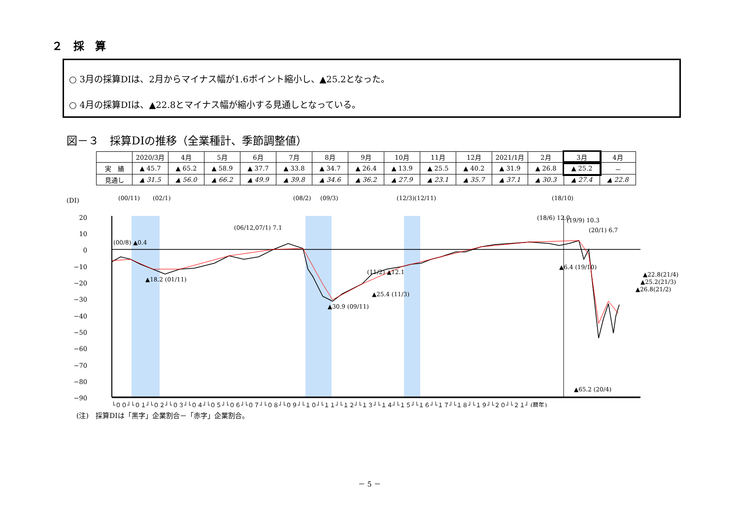２　採　算
○ 3月の採算DIは、2月からマイナス幅が1.6ポイント縮小し、▲25.2となった。
○ 4月の採算DIは、▲22.8とマイナス幅が縮小する見通しとなっている。
図－３　採算DIの推移（全業種計、季節調整値）
| | 2020/3月 | 4月 | 5月 | 6月 | 7月 | 8月 | 9月 | 10月 | 11月 | 12月 | 2021/1月 | 2月 | 3月 | 4月 |
| --- | --- | --- | --- | --- | --- | --- | --- | --- | --- | --- | --- | --- | --- | --- |
| 実 績 | ▲ 45.7 | ▲ 65.2 | ▲ 58.9 | ▲ 37.7 | ▲ 33.8 | ▲ 34.7 | ▲ 26.4 | ▲ 13.9 | ▲ 25.5 | ▲ 40.2 | ▲ 31.9 | ▲ 26.8 | ▲ 25.2 | － |
| 見通し | ▲ 31.5 | ▲ 56.0 | ▲ 66.2 | ▲ 49.9 | ▲ 39.8 | ▲ 34.6 | ▲ 36.2 | ▲ 27.9 | ▲ 23.1 | ▲ 35.7 | ▲ 37.1 | ▲ 30.3 | ▲ 27.4 | ▲ 22.8 |
(DI)
20
10
0
−10
−20
−30
−40
−50
−60
−70
−80
−90
(00/11)
(02/1)
(08/2)
(09/3)
(12/3)(12/11)
(18/10)
(06/12,07/1) 7.1
(00/8) ▲0.4
▲18.2 (01/11)
▲30.9 (09/11)
(11/2) ▲12.1
▲25.4 (11/3)
(18/6) 12.0
(19/9) 10.3
(20/1) 6.7
▲6.4 (19/10)
▲65.2 (20/4)
▲22.8(21/4)
▲25.2(21/3)
▲26.8(21/2)
└００┘└０１┘└０２┘└０３┘└０４┘└０５┘└０６┘└０７┘└０８┘└０９┘└１０┘└１１┘└１２┘└１３┘└１４┘└１５┘└１６┘└１７┘└１８┘└１９┘└２０┘└２１┘ (暦年)
(注)　採算DIは「黒字」企業割合－「赤字」企業割合。
－ 5 －